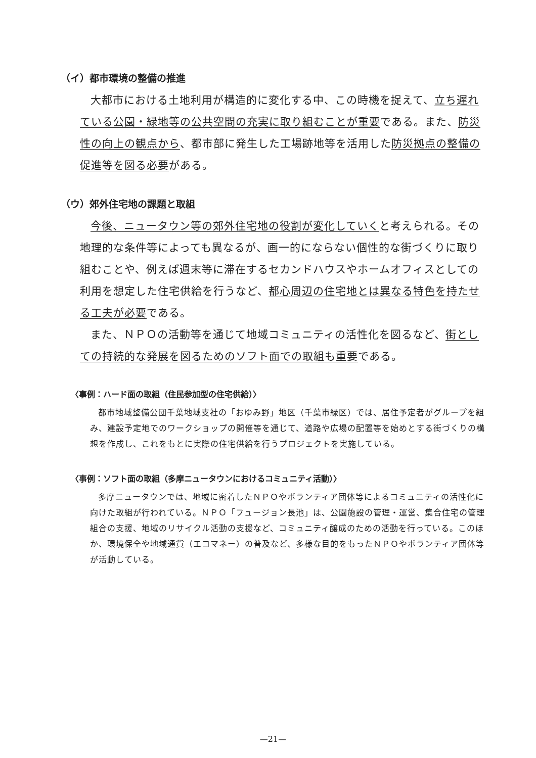（イ）都市環境の整備の推進
大都市における土地利用が構造的に変化する中、この時機を捉えて、立ち遅れている公園・緑地等の公共空間の充実に取り組むことが重要である。また、防災性の向上の観点から、都市部に発生した工場跡地等を活用した防災拠点の整備の促進等を図る必要がある。
（ウ）郊外住宅地の課題と取組
今後、ニュータウン等の郊外住宅地の役割が変化していくと考えられる。その地理的な条件等によっても異なるが、画一的にならない個性的な街づくりに取り組むことや、例えば週末等に滞在するセカンドハウスやホームオフィスとしての利用を想定した住宅供給を行うなど、都心周辺の住宅地とは異なる特色を持たせる工夫が必要である。
また、ＮＰＯの活動等を通じて地域コミュニティの活性化を図るなど、街としての持続的な発展を図るためのソフト面での取組も重要である。
〈事例：ハード面の取組（住民参加型の住宅供給）〉
都市地域整備公団千葉地域支社の「おゆみ野」地区（千葉市緑区）では、居住予定者がグループを組み、建設予定地でのワークショップの開催等を通じて、道路や広場の配置等を始めとする街づくりの構想を作成し、これをもとに実際の住宅供給を行うプロジェクトを実施している。
〈事例：ソフト面の取組（多摩ニュータウンにおけるコミュニティ活動）〉
多摩ニュータウンでは、地域に密着したＮＰＯやボランティア団体等によるコミュニティの活性化に向けた取組が行われている。ＮＰＯ「フュージョン長池」は、公園施設の管理・運営、集合住宅の管理組合の支援、地域のリサイクル活動の支援など、コミュニティ醸成のための活動を行っている。このほか、環境保全や地域通貨（エコマネー）の普及など、多様な目的をもったＮＰＯやボランティア団体等が活動している。
—21—